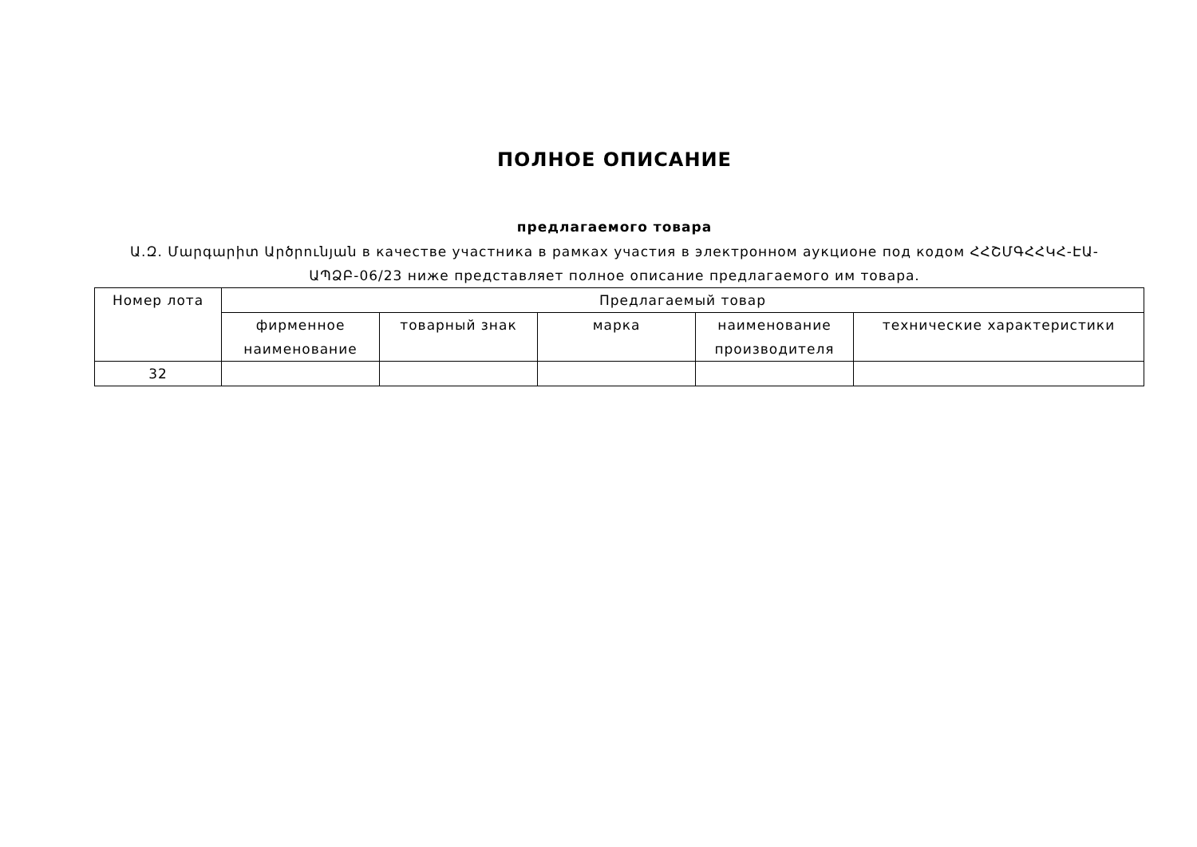ПОЛНОЕ ОПИСАНИЕ
предлагаемого товара
Ա.Զ. Մարգարիտ Արծրունյան в качестве участника в рамках участия в электронном аукционе под кодом ՀՀՇՄԳՀՀԿՀ-ԷԱ-ԱՊՁԲ-06/23 ниже представляет полное описание предлагаемого им товара.
| Номер лота | Предлагаемый товар | | | | |
| --- | --- | --- | --- | --- | --- |
| | фирменное наименование | товарный знак | марка | наименование производителя | технические характеристики |
| 32 | | | | | |